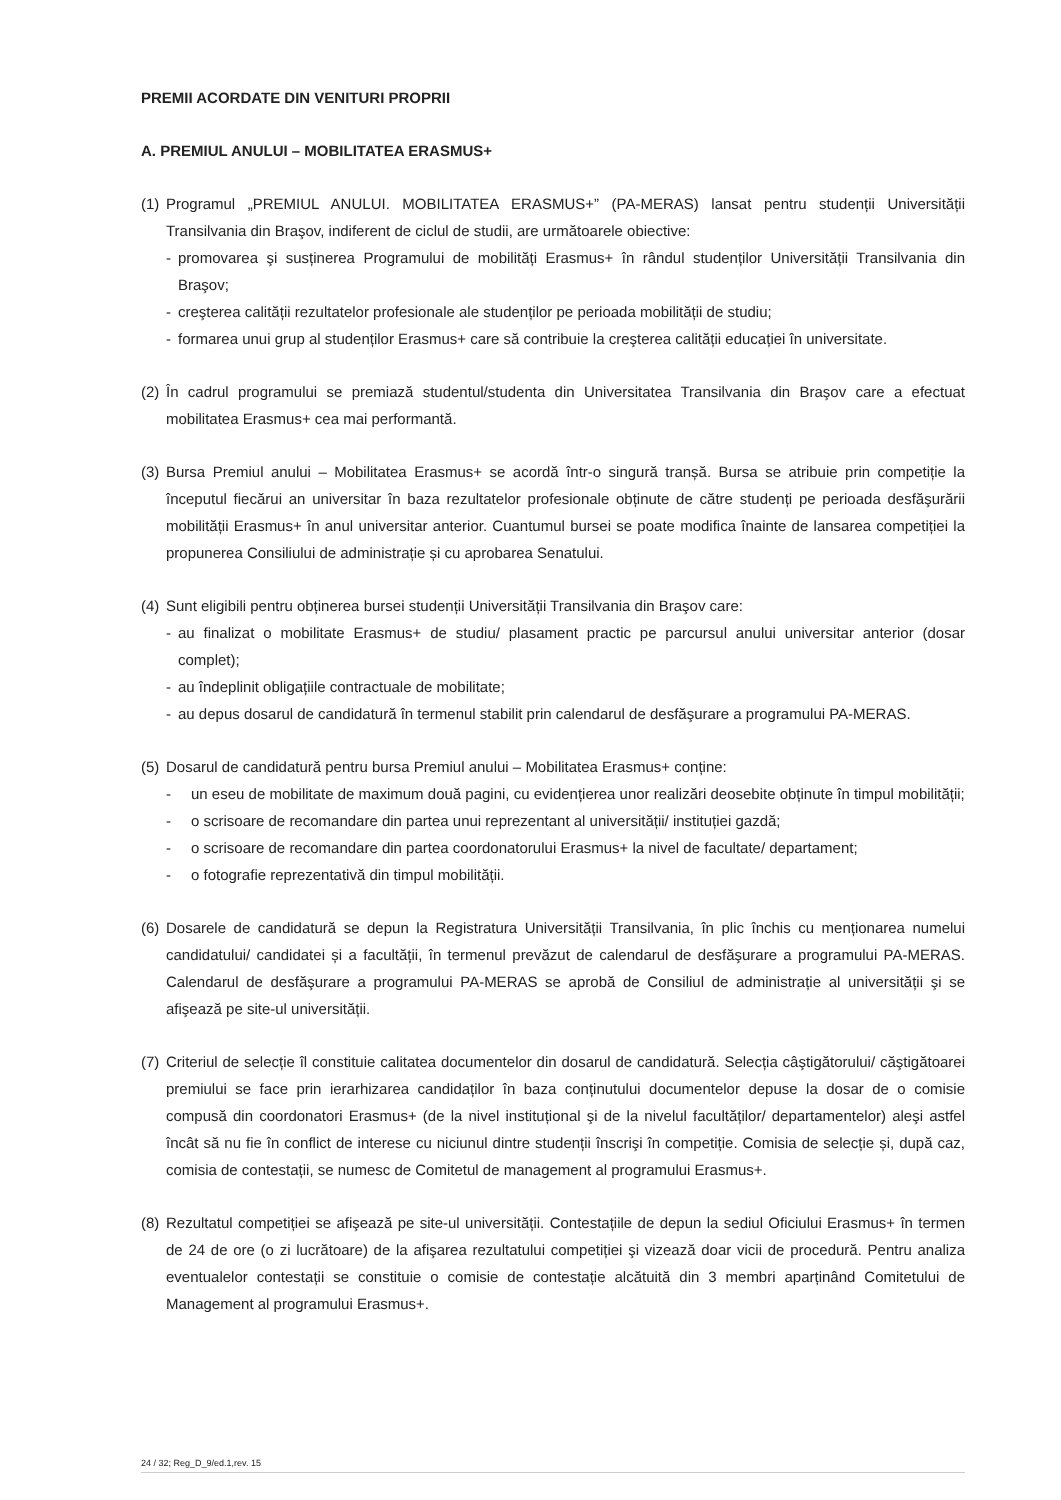PREMII ACORDATE DIN VENITURI PROPRII
A. PREMIUL ANULUI – MOBILITATEA ERASMUS+
(1)
Programul „PREMIUL ANULUI. MOBILITATEA ERASMUS+” (PA-MERAS) lansat pentru studenții Universității Transilvania din Braşov, indiferent de ciclul de studii, are următoarele obiective:
- promovarea şi susținerea Programului de mobilități Erasmus+ în rândul studenților Universității Transilvania din Braşov;
- creşterea calității rezultatelor profesionale ale studenților pe perioada mobilității de studiu;
- formarea unui grup al studenților Erasmus+ care să contribuie la creşterea calității educației în universitate.
(2)
În cadrul programului se premiază studentul/studenta din Universitatea Transilvania din Braşov care a efectuat mobilitatea Erasmus+ cea mai performantă.
(3)
Bursa Premiul anului – Mobilitatea Erasmus+ se acordă într-o singură tranșă. Bursa se atribuie prin competiție la începutul fiecărui an universitar în baza rezultatelor profesionale obținute de către studenți pe perioada desfăşurării mobilității Erasmus+ în anul universitar anterior. Cuantumul bursei se poate modifica înainte de lansarea competiției la propunerea Consiliului de administrație și cu aprobarea Senatului.
(4)
Sunt eligibili pentru obținerea bursei studenții Universității Transilvania din Braşov care:
- au finalizat o mobilitate Erasmus+ de studiu/ plasament practic pe parcursul anului universitar anterior (dosar complet);
- au îndeplinit obligațiile contractuale de mobilitate;
- au depus dosarul de candidatură în termenul stabilit prin calendarul de desfăşurare a programului PA-MERAS.
(5)
Dosarul de candidatură pentru bursa Premiul anului – Mobilitatea Erasmus+ conține:
- un eseu de mobilitate de maximum două pagini, cu evidențierea unor realizări deosebite obținute în timpul mobilității;
- o scrisoare de recomandare din partea unui reprezentant al universității/ instituției gazdă;
- o scrisoare de recomandare din partea coordonatorului Erasmus+ la nivel de facultate/ departament;
- o fotografie reprezentativă din timpul mobilității.
(6)
Dosarele de candidatură se depun la Registratura Universității Transilvania, în plic închis cu menționarea numelui candidatului/ candidatei și a facultății, în termenul prevăzut de calendarul de desfăşurare a programului PA-MERAS. Calendarul de desfăşurare a programului PA-MERAS se aprobă de Consiliul de administrație al universității şi se afişează pe site-ul universității.
(7)
Criteriul de selecție îl constituie calitatea documentelor din dosarul de candidatură. Selecția câştigătorului/ căştigătoarei premiului se face prin ierarhizarea candidaților în baza conținutului documentelor depuse la dosar de o comisie compusă din coordonatori Erasmus+ (de la nivel instituțional şi de la nivelul facultăților/ departamentelor) aleşi astfel încât să nu fie în conflict de interese cu niciunul dintre studenții înscrişi în competiție. Comisia de selecție și, după caz, comisia de contestații, se numesc de Comitetul de management al programului Erasmus+.
(8)
Rezultatul competiției se afişează pe site-ul universității. Contestațiile de depun la sediul Oficiului Erasmus+ în termen de 24 de ore (o zi lucrătoare) de la afişarea rezultatului competiției şi vizează doar vicii de procedură. Pentru analiza eventualelor contestații se constituie o comisie de contestație alcătuită din 3 membri aparținând Comitetului de Management al programului Erasmus+.
24 / 32; Reg_D_9/ed.1,rev. 15